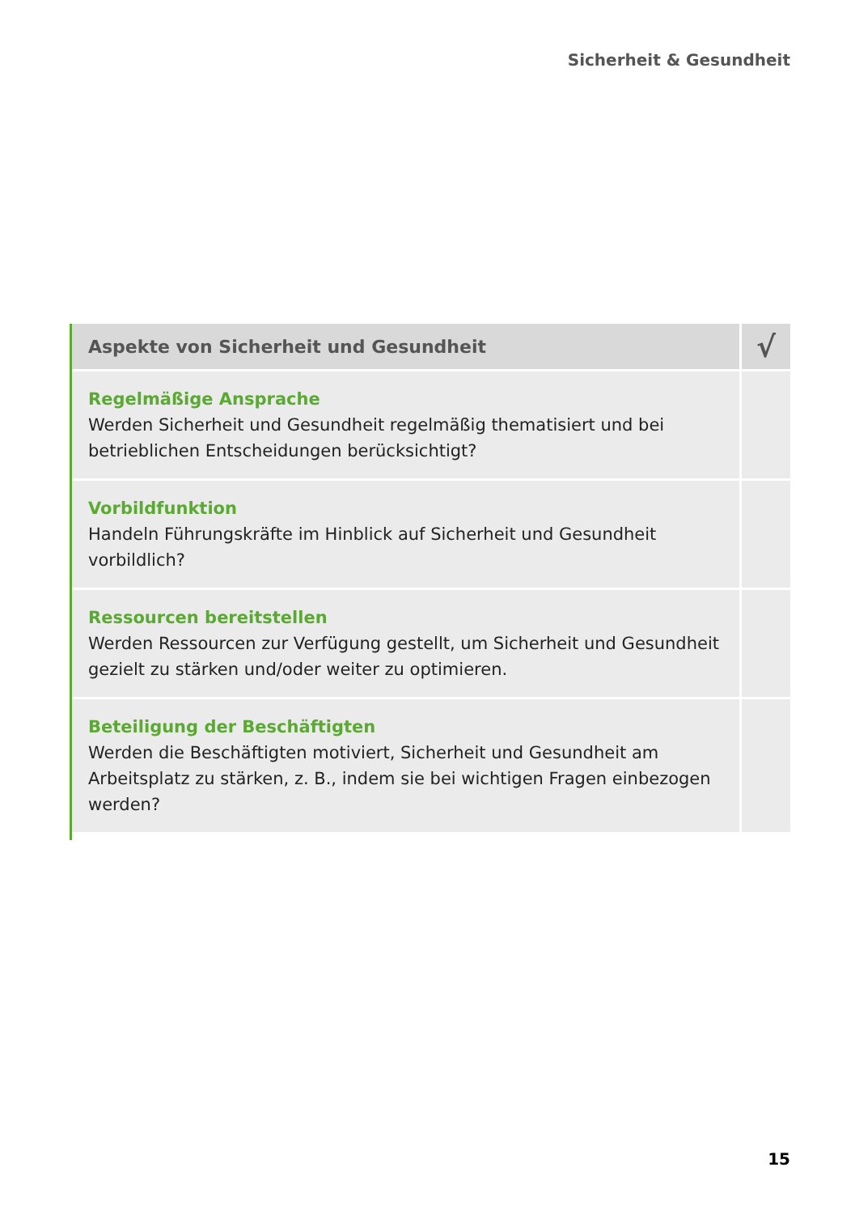Sicherheit & Gesundheit
| Aspekte von Sicherheit und Gesundheit | √ |
| --- | --- |
| Regelmäßige Ansprache Werden Sicherheit und Gesundheit regelmäßig thematisiert und bei betrieblichen Entscheidungen berücksichtigt? | |
| Vorbildfunktion Handeln Führungskräfte im Hinblick auf Sicherheit und Gesundheit vorbildlich? | |
| Ressourcen bereitstellen Werden Ressourcen zur Verfügung gestellt, um Sicherheit und Gesundheit gezielt zu stärken und/oder weiter zu optimieren. | |
| Beteiligung der Beschäftigten Werden die Beschäftigten motiviert, Sicherheit und Gesundheit am Arbeitsplatz zu stärken, z. B., indem sie bei wichtigen Fragen einbezogen werden? | |
15